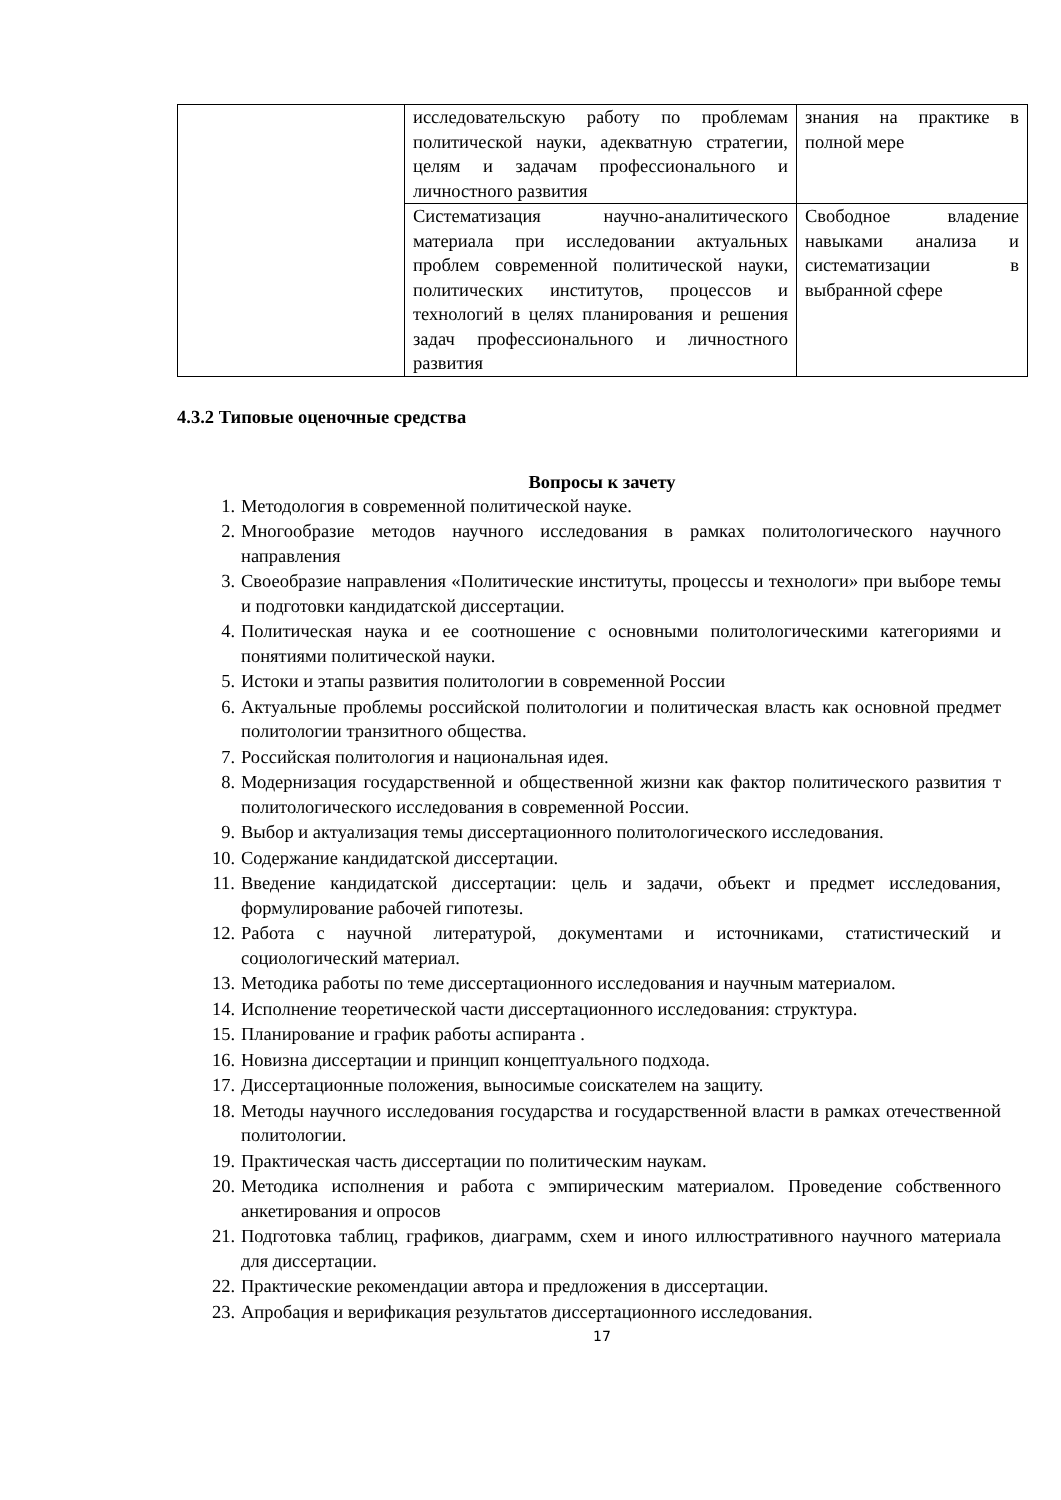| | исследовательскую работу по проблемам политической науки, адекватную стратегии, целям и задачам профессионального и личностного развития | знания на практике в полной мере |
| | Систематизация научно-аналитического материала при исследовании актуальных проблем современной политической науки, политических институтов, процессов и технологий в целях планирования и решения задач профессионального и личностного развития | Свободное владение навыками анализа и систематизации в выбранной сфере |
4.3.2 Типовые оценочные средства
Вопросы к зачету
1. Методология в современной политической науке.
2. Многообразие методов научного исследования в рамках политологического научного направления
3. Своеобразие направления «Политические институты, процессы и технологи» при выборе темы и подготовки кандидатской диссертации.
4. Политическая наука и ее соотношение с основными политологическими категориями и понятиями политической науки.
5. Истоки и этапы развития политологии в современной России
6. Актуальные проблемы российской политологии и политическая власть как основной предмет политологии транзитного общества.
7. Российская политология и национальная идея.
8. Модернизация государственной и общественной жизни как фактор политического развития т политологического исследования в современной России.
9. Выбор и актуализация темы диссертационного политологического исследования.
10. Содержание кандидатской диссертации.
11. Введение кандидатской диссертации: цель и задачи, объект и предмет исследования, формулирование рабочей гипотезы.
12. Работа с научной литературой, документами и источниками, статистический и социологический материал.
13. Методика работы по теме диссертационного исследования и научным материалом.
14. Исполнение теоретической части диссертационного исследования: структура.
15. Планирование и график работы аспиранта .
16. Новизна диссертации и принцип концептуального подхода.
17. Диссертационные положения, выносимые соискателем на защиту.
18. Методы научного исследования государства и государственной власти в рамках отечественной политологии.
19. Практическая часть диссертации по политическим наукам.
20. Методика исполнения и работа с эмпирическим материалом. Проведение собственного анкетирования и опросов
21. Подготовка таблиц, графиков, диаграмм, схем и иного иллюстративного научного материала для диссертации.
22. Практические рекомендации автора и предложения в диссертации.
23. Апробация и верификация результатов диссертационного исследования.
17